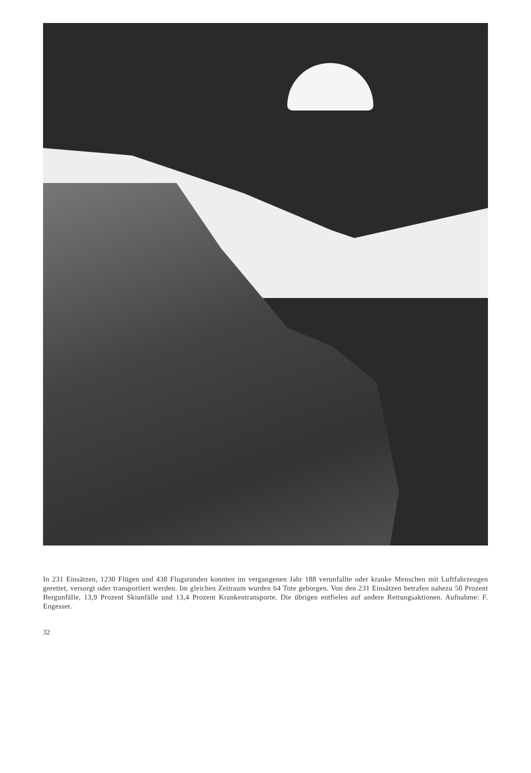In 231 Einsätzen, 1230 Flügen und 438 Flugstunden konnten im vergangenen Jahr 188 verunfallte oder kranke Menschen mit Luftfahrzeugen gerettet, versorgt oder transportiert werden. Im gleichen Zeitraum wurden 64 Tote geborgen. Von den 231 Einsätzen betrafen nahezu 50 Prozent Bergunfälle, 13,9 Prozent Skiunfälle und 13,4 Prozent Krankentransporte. Die übrigen entfielen auf andere Rettungsaktionen. Aufnahme: F. Engesser.
32